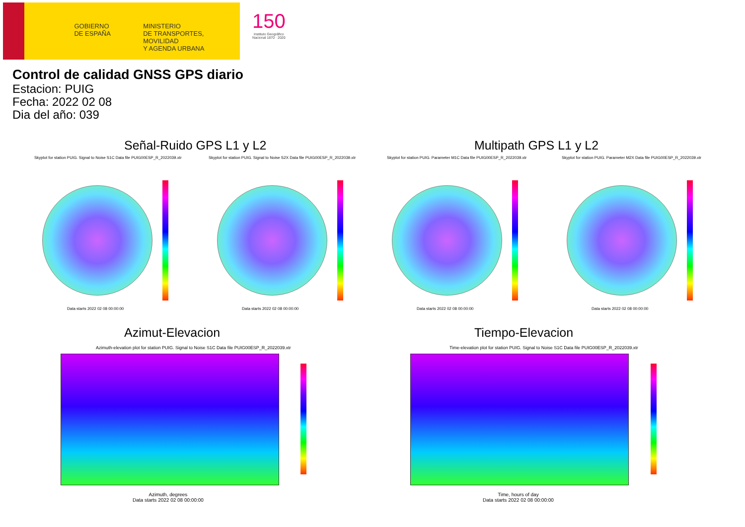GOBIERNO
DE ESPAÑA
MINISTERIO
DE TRANSPORTES, MOVILIDAD
Y AGENDA URBANA
150
Instituto Geográfico
Nacional 1870 · 2020
Control de calidad GNSS GPS diario
Estacion: PUIG
Fecha: 2022 02 08
Dia del año: 039
Señal-Ruido GPS L1 y L2 Multipath GPS L1 y L2
Skyplot for station PUIG. Signal to Noise S1C Data file PUIG00ESP_R_2022039.xtr
Skyplot for station PUIG. Signal to Noise S2X Data file PUIG00ESP_R_2022039.xtr
Skyplot for station PUIG. Parameter M1C Data file PUIG00ESP_R_2022039.xtr
Skyplot for station PUIG. Parameter M2X Data file PUIG00ESP_R_2022039.xtr
Data starts 2022 02 08 00:00:00
Data starts 2022 02 08 00:00:00
Data starts 2022 02 08 00:00:00
Data starts 2022 02 08 00:00:00
Azimut-Elevacion Tiempo-Elevacion
Azimuth-elevation plot for station PUIG. Signal to Noise S1C Data file PUIG00ESP_R_2022039.xtr
Time-elevation plot for station PUIG. Signal to Noise S1C Data file PUIG00ESP_R_2022039.xtr
Azimuth, degrees
Data starts 2022 02 08 00:00:00
Time, hours of day
Data starts 2022 02 08 00:00:00